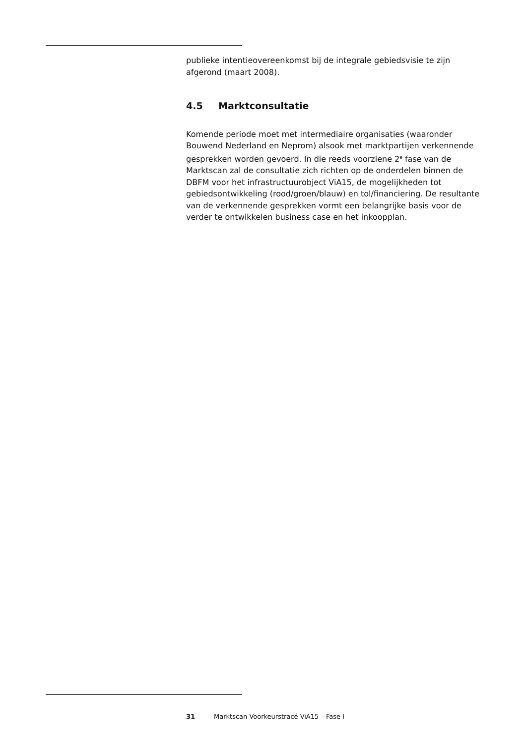publieke intentieovereenkomst bij de integrale gebiedsvisie te zijn afgerond (maart 2008).
4.5 Marktconsultatie
Komende periode moet met intermediaire organisaties (waaronder Bouwend Nederland en Neprom) alsook met marktpartijen verkennende gesprekken worden gevoerd. In die reeds voorziene 2<sup>e</sup> fase van de Marktscan zal de consultatie zich richten op de onderdelen binnen de DBFM voor het infrastructuurobject ViA15, de mogelijkheden tot gebiedsontwikkeling (rood/groen/blauw) en tol/financiering. De resultante van de verkennende gesprekken vormt een belangrijke basis voor de verder te ontwikkelen business case en het inkoopplan.
31 Marktscan Voorkeurstracé ViA15 – Fase I